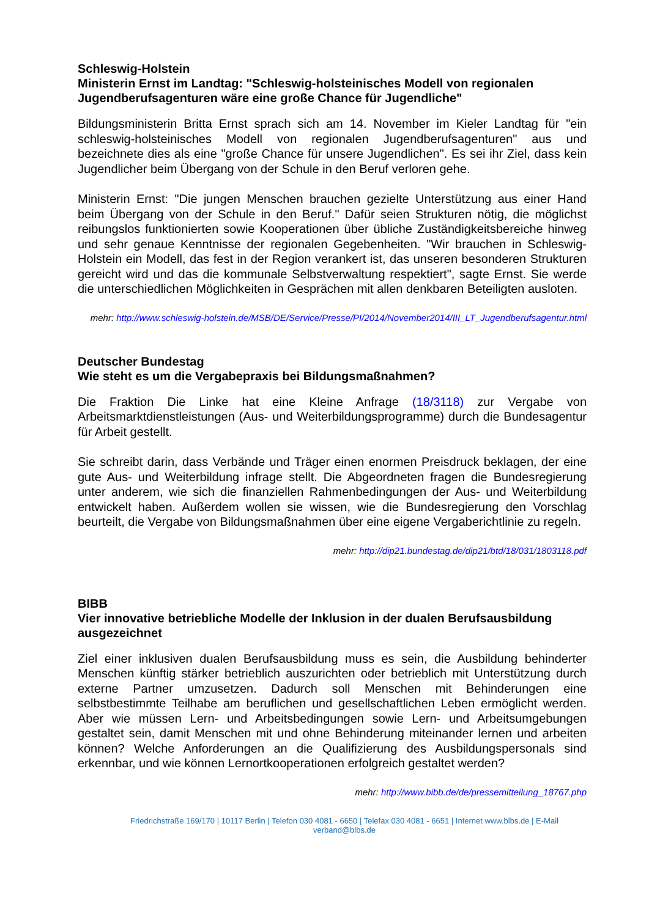Schleswig-Holstein
Ministerin Ernst im Landtag: "Schleswig-holsteinisches Modell von regionalen Jugendberufsagenturen wäre eine große Chance für Jugendliche"
Bildungsministerin Britta Ernst sprach sich am 14. November im Kieler Landtag für "ein schleswig-holsteinisches Modell von regionalen Jugendberufsagenturen" aus und bezeichnete dies als eine "große Chance für unsere Jugendlichen". Es sei ihr Ziel, dass kein Jugendlicher beim Übergang von der Schule in den Beruf verloren gehe.
Ministerin Ernst: "Die jungen Menschen brauchen gezielte Unterstützung aus einer Hand beim Übergang von der Schule in den Beruf." Dafür seien Strukturen nötig, die möglichst reibungslos funktionierten sowie Kooperationen über übliche Zuständigkeitsbereiche hinweg und sehr genaue Kenntnisse der regionalen Gegebenheiten. "Wir brauchen in Schleswig-Holstein ein Modell, das fest in der Region verankert ist, das unseren besonderen Strukturen gereicht wird und das die kommunale Selbstverwaltung respektiert", sagte Ernst. Sie werde die unterschiedlichen Möglichkeiten in Gesprächen mit allen denkbaren Beteiligten ausloten.
mehr: http://www.schleswig-holstein.de/MSB/DE/Service/Presse/PI/2014/November2014/III_LT_Jugendberufsagentur.html
Deutscher Bundestag
Wie steht es um die Vergabepraxis bei Bildungsmaßnahmen?
Die Fraktion Die Linke hat eine Kleine Anfrage (18/3118) zur Vergabe von Arbeitsmarktdienstleistungen (Aus- und Weiterbildungsprogramme) durch die Bundesagentur für Arbeit gestellt.
Sie schreibt darin, dass Verbände und Träger einen enormen Preisdruck beklagen, der eine gute Aus- und Weiterbildung infrage stellt. Die Abgeordneten fragen die Bundesregierung unter anderem, wie sich die finanziellen Rahmenbedingungen der Aus- und Weiterbildung entwickelt haben. Außerdem wollen sie wissen, wie die Bundesregierung den Vorschlag beurteilt, die Vergabe von Bildungsmaßnahmen über eine eigene Vergaberichtlinie zu regeln.
mehr: http://dip21.bundestag.de/dip21/btd/18/031/1803118.pdf
BIBB
Vier innovative betriebliche Modelle der Inklusion in der dualen Berufsausbildung ausgezeichnet
Ziel einer inklusiven dualen Berufsausbildung muss es sein, die Ausbildung behinderter Menschen künftig stärker betrieblich auszurichten oder betrieblich mit Unterstützung durch externe Partner umzusetzen. Dadurch soll Menschen mit Behinderungen eine selbstbestimmte Teilhabe am beruflichen und gesellschaftlichen Leben ermöglicht werden. Aber wie müssen Lern- und Arbeitsbedingungen sowie Lern- und Arbeitsumgebungen gestaltet sein, damit Menschen mit und ohne Behinderung miteinander lernen und arbeiten können? Welche Anforderungen an die Qualifizierung des Ausbildungspersonals sind erkennbar, und wie können Lernortkooperationen erfolgreich gestaltet werden?
mehr: http://www.bibb.de/de/pressemitteilung_18767.php
Friedrichstraße 169/170 | 10117 Berlin | Telefon 030 4081 - 6650 | Telefax 030 4081 - 6651 | Internet www.blbs.de | E-Mail verband@blbs.de